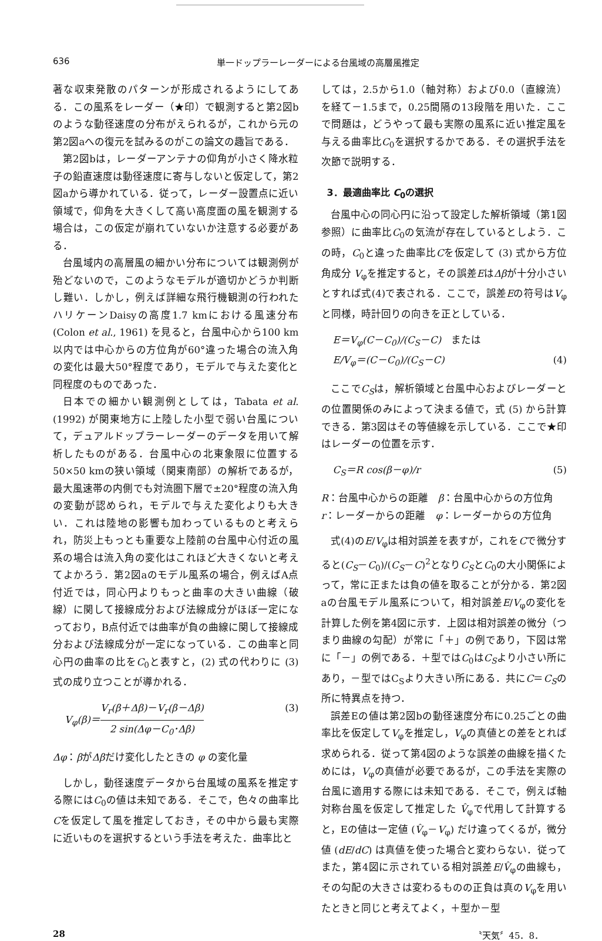636 単一ドップラーレーダーによる台風域の高層風推定
著な収束発散のパターンが形成されるようにしてある．この風系をレーダー（★印）で観測すると第2図bのような動径速度の分布がえられるが，これから元の第2図aへの復元を試みるのがこの論文の趣旨である．
第2図bは，レーダーアンテナの仰角が小さく降水粒子の鉛直速度は動径速度に寄与しないと仮定して，第2図aから導かれている．従って，レーダー設置点に近い領域で，仰角を大きくして高い高度面の風を観測する場合は，この仮定が崩れていないか注意する必要がある．
台風域内の高層風の細かい分布については観測例が殆どないので，このようなモデルが適切かどうか判断し難い．しかし，例えば詳細な飛行機観測の行われたハリケーンDaisyの高度1.7 kmにおける風速分布(Colon et al., 1961) を見ると，台風中心から100 km以内では中心からの方位角が60°違った場合の流入角の変化は最大50°程度であり，モデルで与えた変化と同程度のものであった．
日本での細かい観測例としては，Tabata et al. (1992) が関東地方に上陸した小型で弱い台風について，デュアルドップラーレーダーのデータを用いて解析したものがある．台風中心の北東象限に位置する50×50 kmの狭い領域（関東南部）の解析であるが，最大風速帯の内側でも対流圏下層で±20°程度の流入角の変動が認められ，モデルで与えた変化よりも大きい．これは陸地の影響も加わっているものと考えられ，防災上もっとも重要な上陸前の台風中心付近の風系の場合は流入角の変化はこれほど大きくないと考えてよかろう．第2図aのモデル風系の場合，例えばA点付近では，同心円よりもっと曲率の大きい曲線（破線）に関して接線成分および法線成分がほぼ一定になっており，B点付近では曲率が負の曲線に関して接線成分および法線成分が一定になっている．この曲率と同心円の曲率の比をC<sub>0</sub>と表すと，(2) 式の代わりに (3) 式の成り立つことが導かれる．
V<sub>φ</sub>(β)＝V<sub>r</sub>(β＋Δβ)－V<sub>r</sub>(β－Δβ) 2 sin(Δφ－C<sub>0</sub>･Δβ) (3)
Δφ：βがΔβだけ変化したときの φ の変化量
しかし，動径速度データから台風域の風系を推定する際にはC<sub>0</sub>の値は未知である．そこで，色々の曲率比Cを仮定して風を推定しておき，その中から最も実際に近いものを選択するという手法を考えた．曲率比と
しては，2.5から1.0（軸対称）および0.0（直線流）を経て－1.5まで，0.25間隔の13段階を用いた．ここで問題は，どうやって最も実際の風系に近い推定風を与える曲率比C<sub>0</sub>を選択するかである．その選択手法を次節で説明する．
3．最適曲率比 C<sub>0</sub>の選択
台風中心の同心円に沿って設定した解析領域（第1図参照）に曲率比C<sub>0</sub>の気流が存在しているとしよう．この時，C<sub>0</sub>と違った曲率比Cを仮定して (3) 式から方位角成分 V<sub>φ</sub>を推定すると，その誤差EはΔβが十分小さいとすれば式(4)で表される．ここで，誤差Eの符号はV<sub>φ</sub>と同様，時計回りの向きを正としている．
E＝V<sub>φ</sub>(C－C<sub>0</sub>)/(C<sub>S</sub>－C)　または
E/V<sub>φ</sub>＝(C－C<sub>0</sub>)/(C<sub>S</sub>－C) (4)
ここでC<sub>S</sub>は，解析領域と台風中心およびレーダーとの位置関係のみによって決まる値で，式 (5) から計算できる．第3図はその等値線を示している．ここで★印はレーダーの位置を示す．
C<sub>S</sub>＝R cos(β－φ)/r (5)
R：台風中心からの距離　β：台風中心からの方位角
r：レーダーからの距離　φ：レーダーからの方位角
式(4)のE/V<sub>φ</sub>は相対誤差を表すが，これをCで微分すると(C<sub>S</sub>－C<sub>0</sub>)/(C<sub>S</sub>－C)<sup>2</sup>となりC<sub>S</sub>とC<sub>0</sub>の大小関係によって，常に正または負の値を取ることが分かる．第2図aの台風モデル風系について，相対誤差E/V<sub>φ</sub>の変化を計算した例を第4図に示す．上図は相対誤差の微分（つまり曲線の勾配）が常に「＋」の例であり，下図は常に「－」の例である．＋型ではC<sub>0</sub>はC<sub>S</sub>より小さい所にあり，－型ではC<sub>S</sub>より大きい所にある．共にC＝C<sub>S</sub>の所に特異点を持つ．
誤差Eの値は第2図bの動径速度分布に0.25ごとの曲率比を仮定してV<sub>φ</sub>を推定し，V<sub>φ</sub>の真値との差をとれば求められる．従って第4図のような誤差の曲線を描くためには，V<sub>φ</sub>の真値が必要であるが，この手法を実際の台風に適用する際には未知である．そこで，例えば軸対称台風を仮定して推定した V̂<sub>φ</sub>で代用して計算すると，Eの値は一定値 (V̂<sub>φ</sub>－V<sub>φ</sub>) だけ違ってくるが，微分値 (dE/dC) は真値を使った場合と変わらない．従ってまた，第4図に示されている相対誤差E/V̂<sub>φ</sub>の曲線も，その勾配の大きさは変わるものの正負は真のV<sub>φ</sub>を用いたときと同じと考えてよく，＋型か－型
28 〝天気〞45．8．